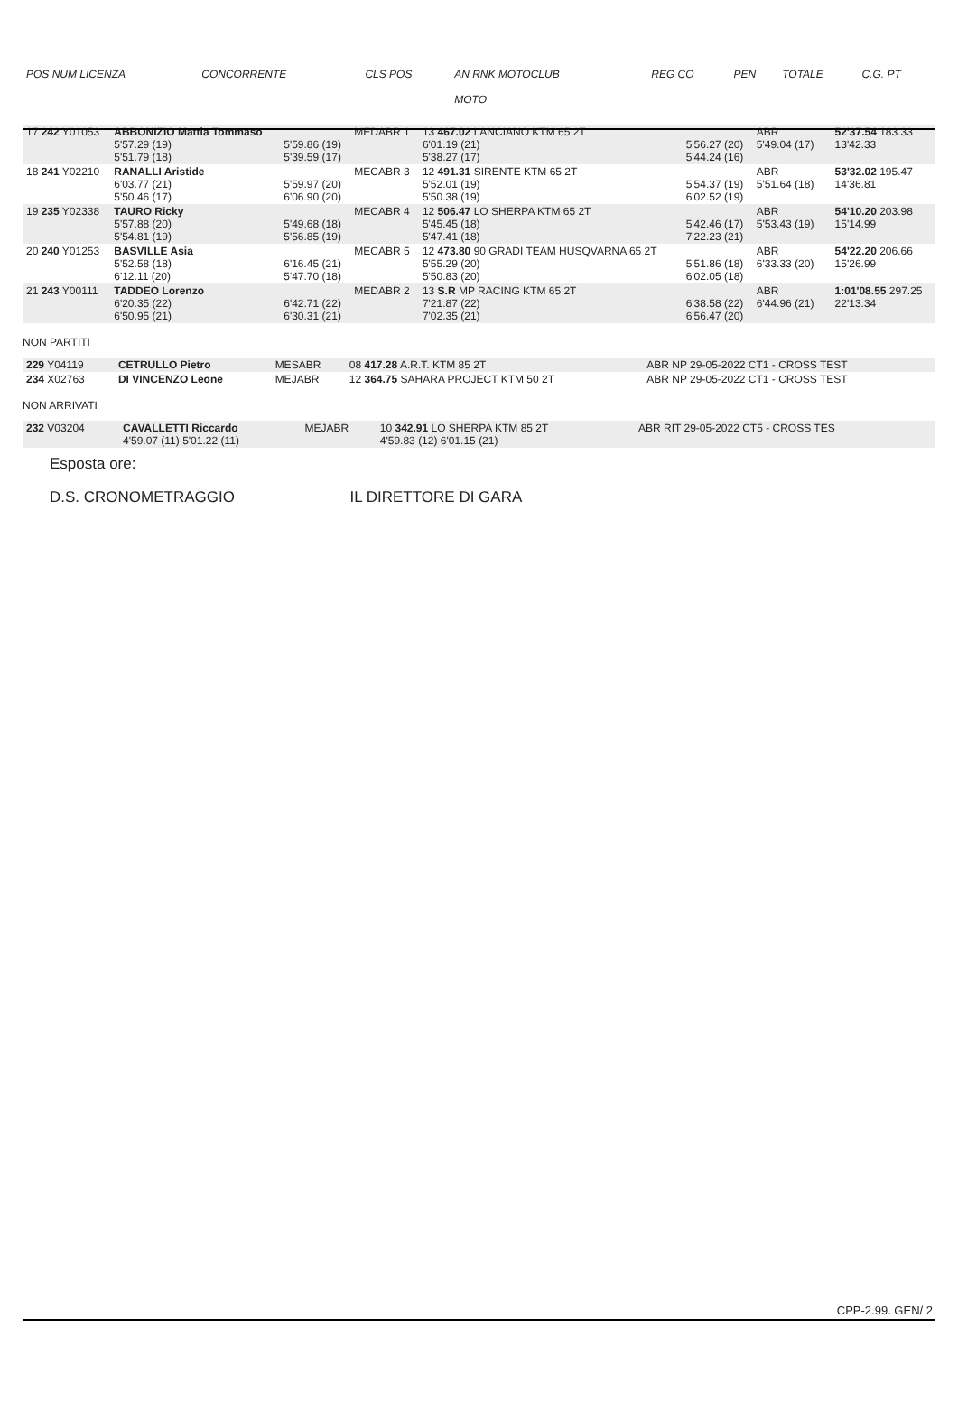| POS NUM LICENZA | CONCORRENTE | | CLS POS | AN RNK MOTOCLUB MOTO | | REG CO | PEN | TOTALE | C.G. PT |
| --- | --- | --- | --- | --- | --- | --- | --- | --- | --- |
| 17 242 Y01053 | ABBONIZIO Mattia Tommaso 5'57.29 (19) 5'51.79 (18) | 5'59.86 (19) 5'39.59 (17) | MEDABR 1 | 13 467.02 LANCIANO KTM 65 2T 6'01.19 (21) 5'38.27 (17) | 5'56.27 (20) 5'44.24 (16) | ABR 5'49.04 (17) | | 52'37.54 183.33 13'42.33 |
| 18 241 Y02210 | RANALLI Aristide 6'03.77 (21) 5'50.46 (17) | 5'59.97 (20) 6'06.90 (20) | MECABR 3 | 12 491.31 SIRENTE KTM 65 2T 5'52.01 (19) 5'50.38 (19) | 5'54.37 (19) 6'02.52 (19) | ABR 5'51.64 (18) | | 53'32.02 195.47 14'36.81 |
| 19 235 Y02338 | TAURO Ricky 5'57.88 (20) 5'54.81 (19) | 5'49.68 (18) 5'56.85 (19) | MECABR 4 | 12 506.47 LO SHERPA KTM 65 2T 5'45.45 (18) 5'47.41 (18) | 5'42.46 (17) 7'22.23 (21) | ABR 5'53.43 (19) | | 54'10.20 203.98 15'14.99 |
| 20 240 Y01253 | BASVILLE Asia 5'52.58 (18) 6'12.11 (20) | 6'16.45 (21) 5'47.70 (18) | MECABR 5 | 12 473.80 90 GRADI TEAM HUSQVARNA 65 2T 5'55.29 (20) 5'50.83 (20) | 5'51.86 (18) 6'02.05 (18) | ABR 6'33.33 (20) | | 54'22.20 206.66 15'26.99 |
| 21 243 Y00111 | TADDEO Lorenzo 6'20.35 (22) 6'50.95 (21) | 6'42.71 (22) 6'30.31 (21) | MEDABR 2 | 13 S.R MP RACING KTM 65 2T 7'21.87 (22) 7'02.35 (21) | 6'38.58 (22) 6'56.47 (20) | ABR 6'44.96 (21) | | 1:01'08.55 297.25 22'13.34 |
NON PARTITI
| 229 Y04119 | CETRULLO Pietro | MESABR | 08 417.28 A.R.T. KTM 85 2T | ABR NP 29-05-2022 CT1 - CROSS TEST |
| 234 X02763 | DI VINCENZO Leone | MEJABR | 12 364.75 SAHARA PROJECT KTM 50 2T | ABR NP 29-05-2022 CT1 - CROSS TEST |
NON ARRIVATI
| 232 V03204 | CAVALLETTI Riccardo 4'59.07 (11) 5'01.22 (11) | MEJABR | 10 342.91 LO SHERPA KTM 85 2T 4'59.83 (12) 6'01.15 (21) | ABR RIT 29-05-2022 CT5 - CROSS TES |
Esposta ore:
D.S. CRONOMETRAGGIO IL DIRETTORE DI GARA
CPP-2.99. GEN/ 2